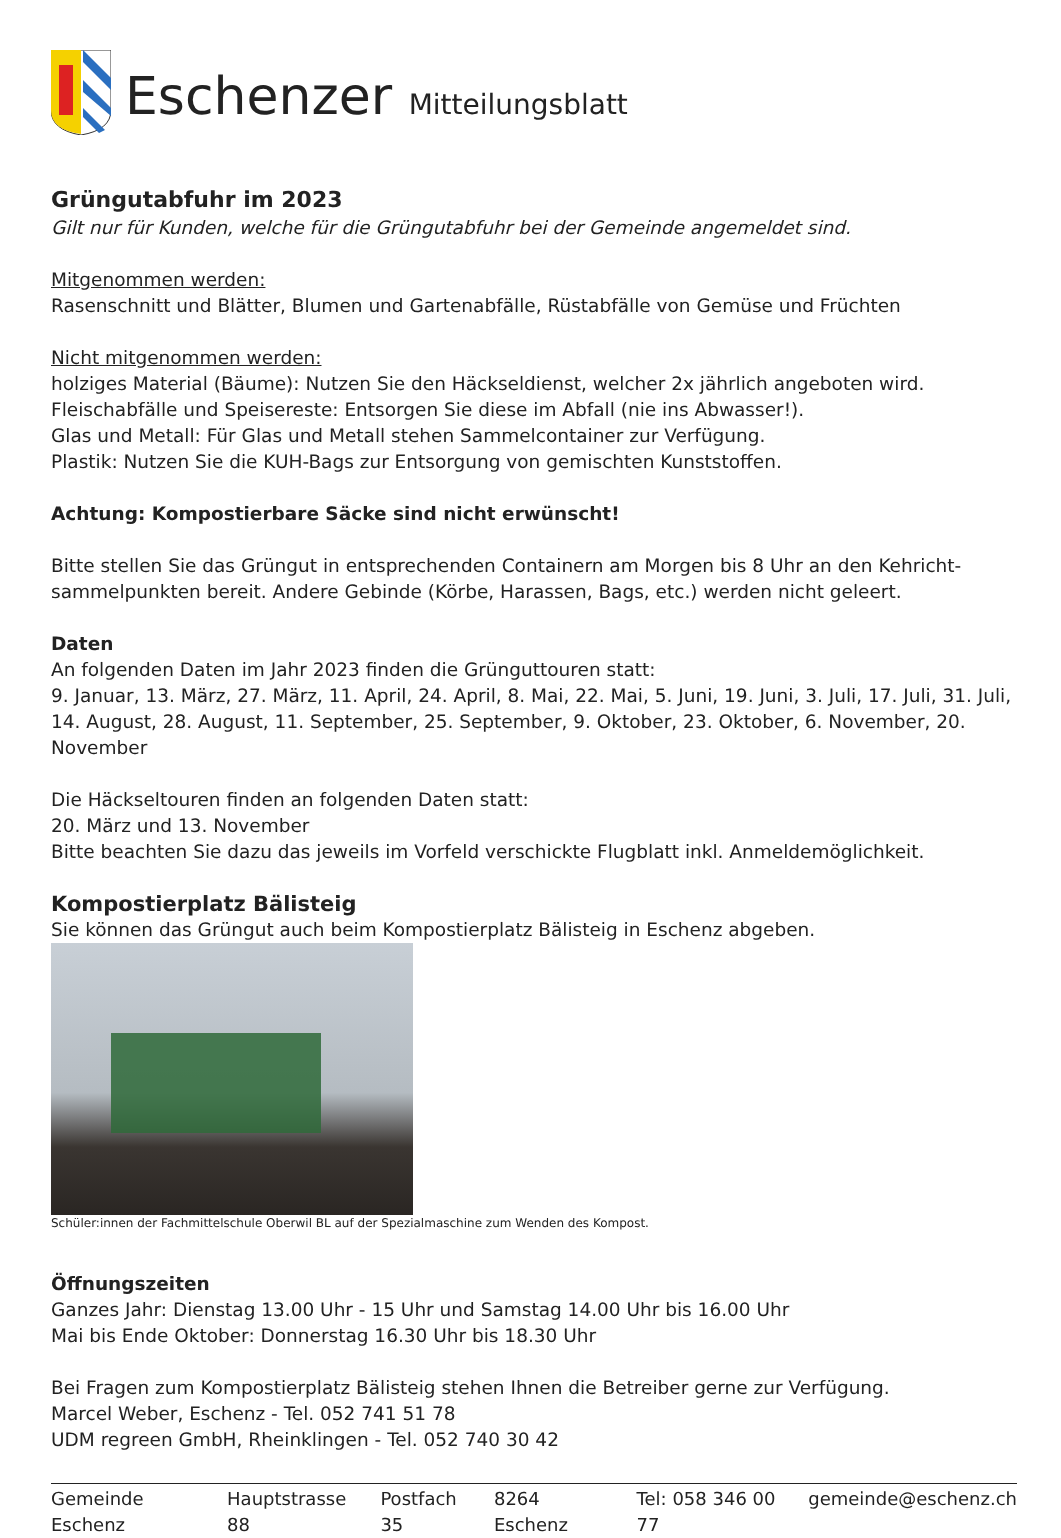Eschenzer Mitteilungsblatt
Grüngutabfuhr im 2023
Gilt nur für Kunden, welche für die Grüngutabfuhr bei der Gemeinde angemeldet sind.
Mitgenommen werden:
Rasenschnitt und Blätter, Blumen und Gartenabfälle, Rüstabfälle von Gemüse und Früchten
Nicht mitgenommen werden:
holziges Material (Bäume): Nutzen Sie den Häckseldienst, welcher 2x jährlich angeboten wird.
Fleischabfälle und Speisereste: Entsorgen Sie diese im Abfall (nie ins Abwasser!).
Glas und Metall: Für Glas und Metall stehen Sammelcontainer zur Verfügung.
Plastik: Nutzen Sie die KUH-Bags zur Entsorgung von gemischten Kunststoffen.
Achtung: Kompostierbare Säcke sind nicht erwünscht!
Bitte stellen Sie das Grüngut in entsprechenden Containern am Morgen bis 8 Uhr an den Kehricht-sammelpunkten bereit. Andere Gebinde (Körbe, Harassen, Bags, etc.) werden nicht geleert.
Daten
An folgenden Daten im Jahr 2023 finden die Grünguttouren statt:
9. Januar, 13. März, 27. März, 11. April, 24. April, 8. Mai, 22. Mai, 5. Juni, 19. Juni, 3. Juli, 17. Juli, 31. Juli, 14. August, 28. August, 11. September, 25. September, 9. Oktober, 23. Oktober, 6. November, 20. November
Die Häckseltouren finden an folgenden Daten statt:
20. März und 13. November
Bitte beachten Sie dazu das jeweils im Vorfeld verschickte Flugblatt inkl. Anmeldemöglichkeit.
Kompostierplatz Bälisteig
Sie können das Grüngut auch beim Kompostierplatz Bälisteig in Eschenz abgeben.
Schüler:innen der Fachmittelschule Oberwil BL auf der Spezialmaschine zum Wenden des Kompost.
Öffnungszeiten
Ganzes Jahr: Dienstag 13.00 Uhr - 15 Uhr und Samstag 14.00 Uhr bis 16.00 Uhr
Mai bis Ende Oktober: Donnerstag 16.30 Uhr bis 18.30 Uhr
Bei Fragen zum Kompostierplatz Bälisteig stehen Ihnen die Betreiber gerne zur Verfügung.
Marcel Weber, Eschenz - Tel. 052 741 51 78
UDM regreen GmbH, Rheinklingen - Tel. 052 740 30 42
Gemeinde Eschenz Hauptstrasse 88 Postfach 35 8264 Eschenz Tel: 058 346 00 77 gemeinde@eschenz.ch